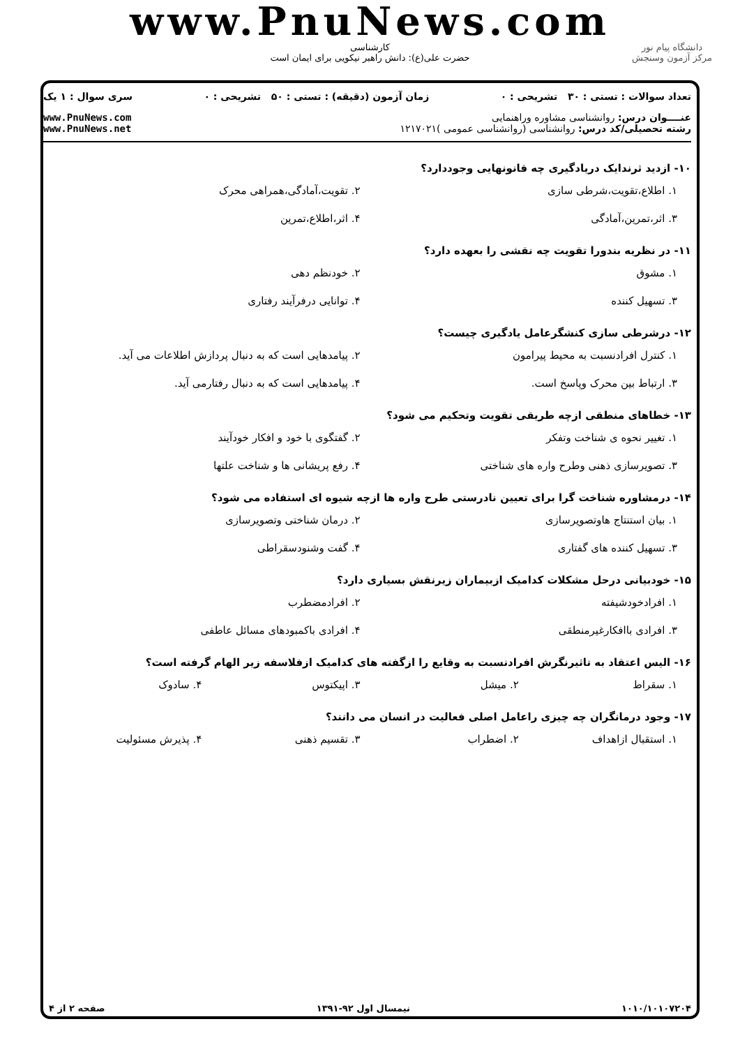www.PnuNews.com
کارشناسی
حضرت علی(ع): دانش راهبر نیکویی برای ایمان است
دانشگاه پیام نور
مرکز آزمون وسنجش
تعداد سوالات : تستی : ۳۰ تشریحی : ۰ زمان آزمون (دقیقه) : تستی : ۵۰ تشریحی : ۰ سری سوال : ۱ یک
عنــــوان درس: روانشناسی مشاوره وراهنمایی
رشته تحصیلی/کد درس: روانشناسی (روانشناسی عمومی )۱۲۱۷۰۲۱
www.PnuNews.com
www.PnuNews.net
۱۰- ازدید ثرندایک دریادگیری چه قانونهایی وجوددارد؟
۱. اطلاع،تقویت،شرطی سازی ۲. تقویت،آمادگی،همراهی محرک ۳. اثر،تمرین،آمادگی ۴. اثر،اطلاع،تمرین
۱۱- در نظریه بندورا تقویت چه نقشی را بعهده دارد؟
۱. مشوق ۲. خودنظم دهی ۳. تسهیل کننده ۴. توانایی درفرآیند رفتاری
۱۲- درشرطی سازی کنشگرعامل یادگیری چیست؟
۱. کنترل افرادنسبت به محیط پیرامون ۲. پیامدهایی است که به دنبال پردازش اطلاعات می آید. ۳. ارتباط بین محرک وپاسخ است. ۴. پیامدهایی است که به دنبال رفتارمی آید.
۱۳- خطاهای منطقی ازچه طریقی تقویت وتحکیم می شود؟
۱. تغییر نحوه ی شناخت وتفکر ۲. گفتگوی با خود و افکار خودآیند ۳. تصویرسازی ذهنی وطرح واره های شناختی ۴. رفع پریشانی ها و شناخت علتها
۱۴- درمشاوره شناخت گرا برای تعیین نادرستی طرح واره ها ازچه شیوه ای استفاده می شود؟
۱. بیان استنتاج هاوتصویرسازی ۲. درمان شناختی وتصویرسازی ۳. تسهیل کننده های گفتاری ۴. گفت وشنودسقراطی
۱۵- خودبیانی درحل مشکلات کدامیک ازبیماران زیرنقش بسیاری دارد؟
۱. افرادخودشیفته ۲. افرادمضطرب ۳. افرادی باافکارغیرمنطقی ۴. افرادی باکمبودهای مسائل عاطفی
۱۶- الیس اعتقاد به تاثیرنگرش افرادنسبت به وقایع را ازگفته های کدامیک ازفلاسفه زیر الهام گرفته است؟
۱. سقراط ۲. میشل ۳. اپیکتوس ۴. سادوک
۱۷- وجود درمانگران چه چیزی راعامل اصلی فعالیت در انسان می دانند؟
۱. استقبال ازاهداف ۲. اضطراب ۳. تقسیم ذهنی ۴. پذیرش مسئولیت
۱۰۱۰/۱۰۱۰۷۲۰۴ نیمسال اول ۹۲-۱۳۹۱ صفحه ۲ از ۴